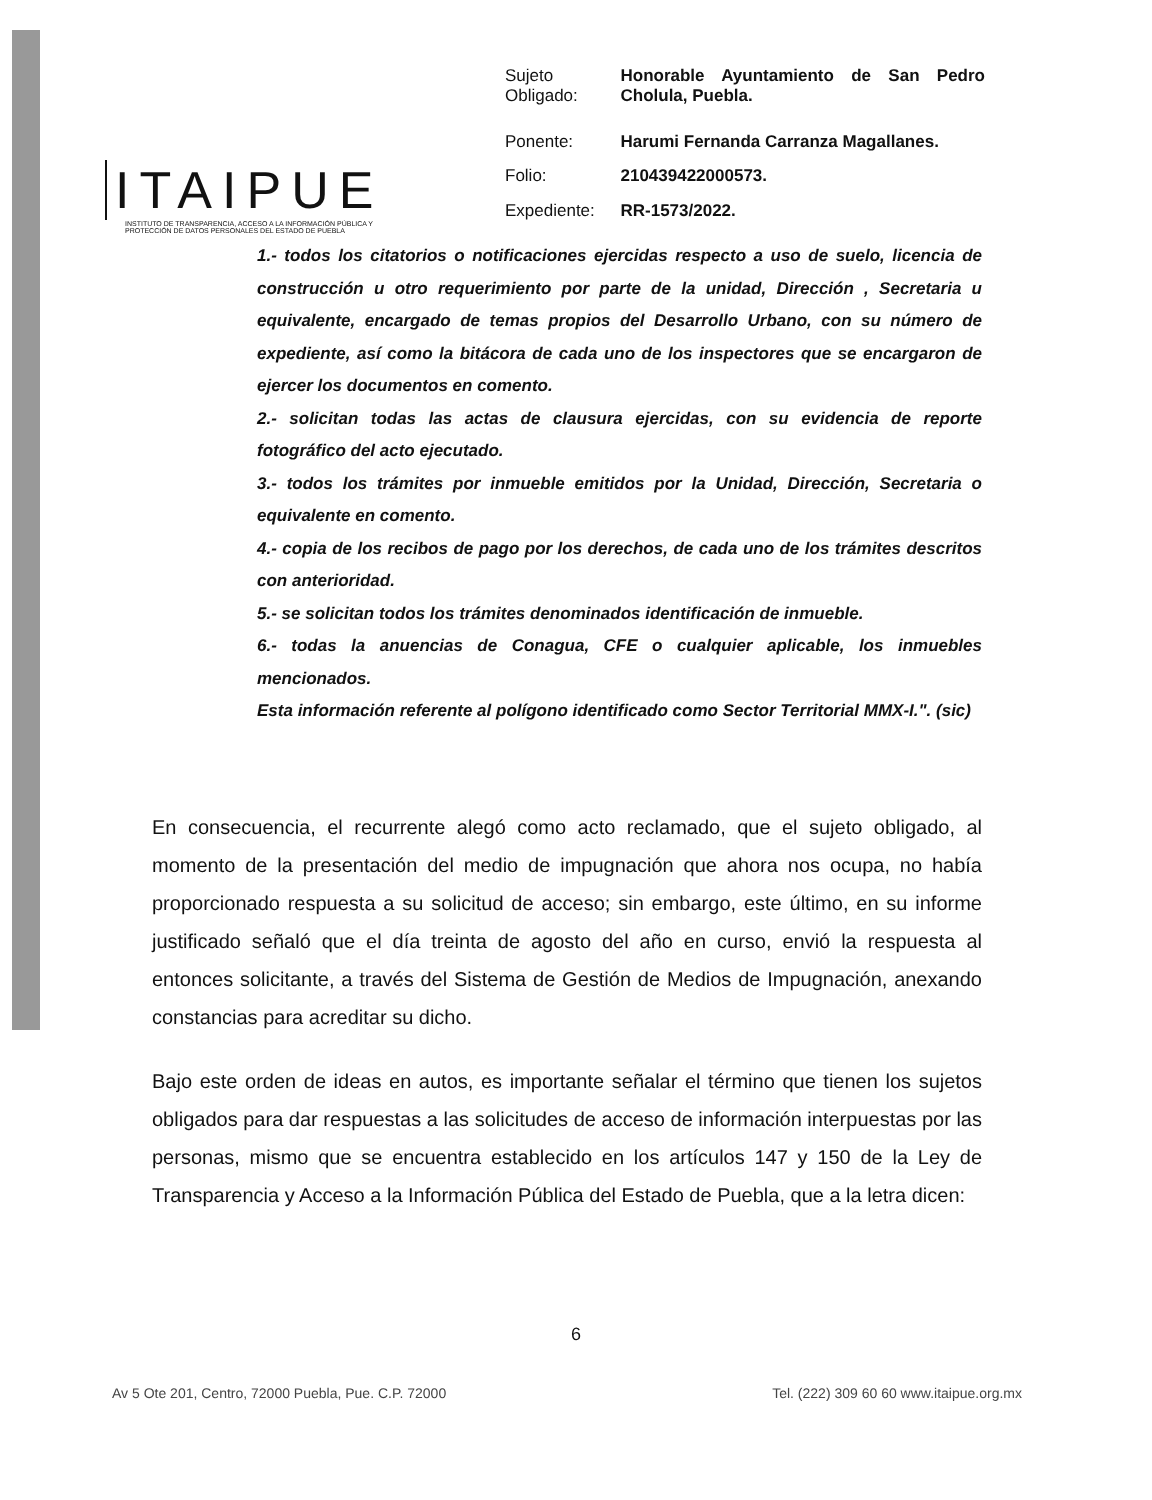ITAIPUE
INSTITUTO DE TRANSPARENCIA, ACCESO A LA INFORMACIÓN PÚBLICA Y PROTECCIÓN DE DATOS PERSONALES DEL ESTADO DE PUEBLA
| Sujeto Obligado: | Honorable Ayuntamiento de San Pedro Cholula, Puebla. |
| Ponente: | Harumi Fernanda Carranza Magallanes. |
| Folio: | 210439422000573. |
| Expediente: | RR-1573/2022. |
1.- todos los citatorios o notificaciones ejercidas respecto a uso de suelo, licencia de construcción u otro requerimiento por parte de la unidad, Dirección , Secretaria u equivalente, encargado de temas propios del Desarrollo Urbano, con su número de expediente, así como la bitácora de cada uno de los inspectores que se encargaron de ejercer los documentos en comento.
2.- solicitan todas las actas de clausura ejercidas, con su evidencia de reporte fotográfico del acto ejecutado.
3.- todos los trámites por inmueble emitidos por la Unidad, Dirección, Secretaria o equivalente en comento.
4.- copia de los recibos de pago por los derechos, de cada uno de los trámites descritos con anterioridad.
5.- se solicitan todos los trámites denominados identificación de inmueble.
6.- todas la anuencias de Conagua, CFE o cualquier aplicable, los inmuebles mencionados.
Esta información referente al polígono identificado como Sector Territorial MMX-I.". (sic)
En consecuencia, el recurrente alegó como acto reclamado, que el sujeto obligado, al momento de la presentación del medio de impugnación que ahora nos ocupa, no había proporcionado respuesta a su solicitud de acceso; sin embargo, este último, en su informe justificado señaló que el día treinta de agosto del año en curso, envió la respuesta al entonces solicitante, a través del Sistema de Gestión de Medios de Impugnación, anexando constancias para acreditar su dicho.
Bajo este orden de ideas en autos, es importante señalar el término que tienen los sujetos obligados para dar respuestas a las solicitudes de acceso de información interpuestas por las personas, mismo que se encuentra establecido en los artículos 147 y 150 de la Ley de Transparencia y Acceso a la Información Pública del Estado de Puebla, que a la letra dicen:
6
Av 5 Ote 201, Centro, 72000 Puebla, Pue. C.P. 72000 Tel. (222) 309 60 60 www.itaipue.org.mx